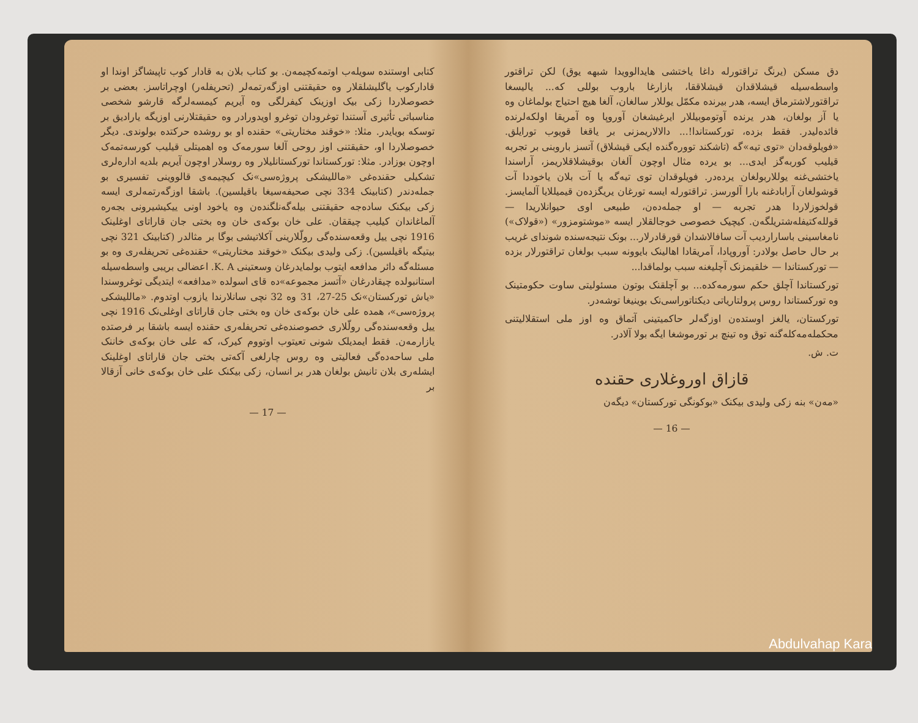دق مسکن (یرنگ تراقتورله داغا یاختشی هایدالوویدا شبهه یوق) لکن تراقتور واسطه‌سیله قیشلاقدان قیشلاققا، بازارغا باروب بوللی که... یالیسغا تراقتورلاشترماق ایسه، هدر بیرنده مکمّل یوللار سالغان، آلغا هیچ احتیاج بولماغان وه یا آز بولغان، هدر یرنده آوتوموبیللار ایرغیشغان آوروپا وه آمریقا اولکه‌لرنده فائده‌لیدر. فقط بزده، تورکستاندا!... دالالاریمزنی بر یاقغا قویوب تورایلق. «فویلوقه‌دان «توی تیه»گه (تاشکند تووره‌گنده ایکی قیشلاق) آتسز باروبنی بر تجربه قیلیب کوربه‌گز ایدی... بو یرده مثال اوچون آلغان بوقیشلاقلاریمز، آراسندا یاختشی‌غنه یوللاربولغان یرده‌در. فویلوقدان توی تیه‌گه یا آت بلان یاخوددا آت قوشولغان آرابادغنه بارا آلورسز. تراقتورله ایسه تورغان یریگزده‌ن قیمیللایا آلمایسز. قولخوزلاردا هدر تجربه — او جمله‌ده‌ن، طبیعی اوی حیوانلاریدا — قولله‌کتیفله‌شتریلگه‌ن. کیچیک خصوصی خوجالقلار ایسه «موشتومزور» («قولاک») نامغاسینی باساراردیب آت سافالاشدان قورقادرلار... بونک نتیجه‌سنده شوندای غریب بر حال حاصل بولادر: آوروپادا، آمریقادا اهالینک بایوونه سبب بولغان تراقتورلار بزده — تورکستاندا — خلقیمزنک آچلیغنه سبب بولماقدا...
تورکستاندا آچلق حکم سورمه‌کده... بو آچلقنک بوتون مسئولیتی ساوت حکومتینک وه تورکستاندا روس پرولتاریاتی دیکتاتوراسی‌نک بوینیغا توشه‌در.
تورکستان، یالغز اوستده‌ن اوزگه‌لر حاکمیتینی آتماق وه اوز ملی استقلالیتنی محکمله‌مه‌کله‌گنه توق وه تینچ بر تورموشغا ایگه بولا آلادر.
ت. ش.
قازاق اوروغلاری حقنده
«مه‌ن» بنه زکی ولیدی بیکنک «بوکونگی تورکستان» دیگه‌ن
— 16 —
کتابی اوستنده سویله‌ب اوتمه‌کچیمه‌ن. بو کتاب بلان به قادار کوب تاپیشاگز اوندا او قادارکوب یاگلیشلقلار وه حقیقتنی اوزگه‌رتمه‌لر (تحریفله‌ر) اوچراتاسز. بعضی بر خصوصلاردا زکی بیک اوزینک کیفرلگی وه آیریم کیمسه‌لرگه قارشو شخصی مناسباتی تأثیری آستندا توغرودان توغرو اویدورادر وه حقیقتلارنی اوزیگه یارادیق بر توسکه بویایدر. مثلا: «خوقند مختاریتی» حقنده او بو روشده حرکتده بولوندی. دیگر خصوصلاردا او، حقیقتنی اوز روحی آلغا سورمه‌ک وه اهمیتلی قیلیب کورسه‌تمه‌ک اوچون بوزادر. مثلا: تورکستاندا تورکستانلیلار وه روسلار اوچون آیریم بلدیه اداره‌لری تشکیلی حقنده‌غی «ماللیشکی پروژه‌سی»نک کیچیمه‌ی قالووینی تفسیری بو جمله‌دندر (کتابینک 334 نچی صحیفه‌سیغا باقیلسین). باشقا اوزگه‌رتمه‌لری ایسه زکی بیکنک ساده‌جه حقیقتنی بیله‌گه‌نلگنده‌ن وه یاخود اونی ییکیشیرونی بجه‌ره آلماغاندان کیلیب چیققان. علی خان بوکه‌ی خان وه بختی جان قاراتای اوغلینک 1916 نچی ییل وقعه‌سنده‌گی رولّلارینی آکلاتیشی بوگا بر مثالدر (کتابینک 321 نچی بیتیگه باقیلسین). زکی ولیدی بیکنک «خوقند مختاریتی» حقنده‌غی تحریفله‌ری وه بو مسئله‌گه دائر مدافعه ایتوب بولمایدرغان وسعتینی K. A. اعضالی بریبی واسطه‌سیله استانبولده چیقادرغان «آتسز مجموعه»ده قای اسولده «مدافعه» ایتدیگی توغروسندا «یاش تورکستان»نک 25-27، 31 وه 32 نچی سانلارندا یازوب اوتدوم. «ماللیشکی پروژه‌سی»، همده علی خان بوکه‌ی خان وه بختی جان قاراتای اوغلی‌نک 1916 نچی ییل وقعه‌سنده‌گی رولّلاری خصوصنده‌غی تحریفله‌ری حقنده ایسه باشقا بر فرصتده یازارمه‌ن. فقط ایمدیلک شونی تعیتوب اوتووم کیرک، که علی خان بوکه‌ی خاننک ملی ساحه‌ده‌گی فعالیتی وه روس چارلغی آکه‌تی بختی جان قاراتای اوغلینک ایشله‌ری بلان تانیش بولغان هدر بر انسان، زکی بیکنک علی خان بوکه‌ی خانی آزقالا بر
— 17 —
Abdulvahap Kara